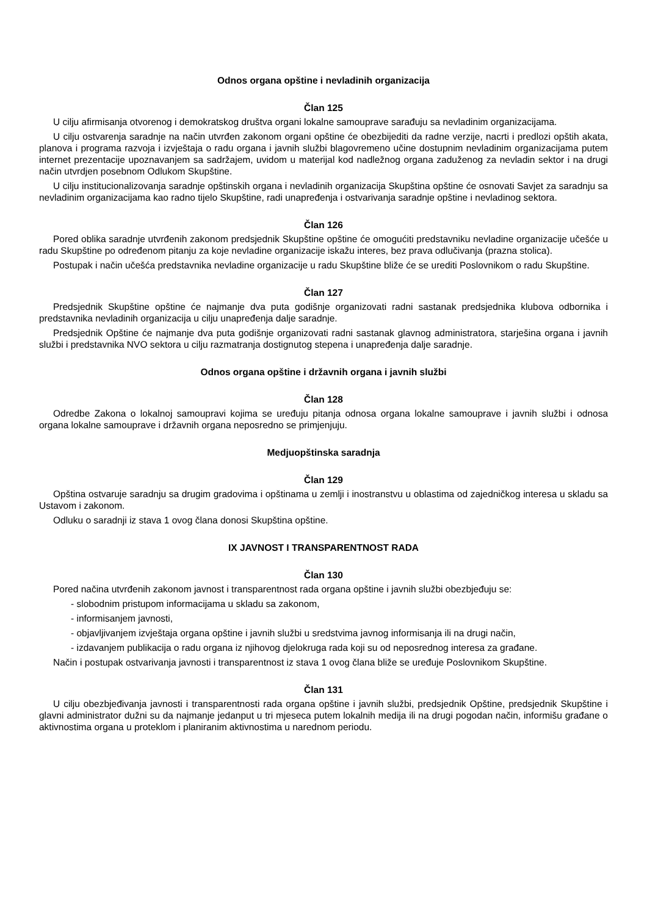Odnos organa opštine i nevladinih organizacija
Član 125
U cilju afirmisanja otvorenog i demokratskog društva organi lokalne samouprave sarađuju sa nevladinim organizacijama.
U cilju ostvarenja saradnje na način utvrđen zakonom organi opštine će obezbijediti da radne verzije, nacrti i predlozi opštih akata, planova i programa razvoja i izvještaja o radu organa i javnih službi blagovremeno učine dostupnim nevladinim organizacijama putem internet prezentacije upoznavanjem sa sadržajem, uvidom u materijal kod nadležnog organa zaduženog za nevladin sektor i na drugi način utvrdjen posebnom Odlukom Skupštine.
U cilju institucionalizovanja saradnje opštinskih organa i nevladinih organizacija Skupština opštine će osnovati Savjet za saradnju sa nevladinim organizacijama kao radno tijelo Skupštine, radi unapređenja i ostvarivanja saradnje opštine i nevladinog sektora.
Član 126
Pored oblika saradnje utvrđenih zakonom predsjednik Skupštine opštine će omogućiti predstavniku nevladine organizacije učešće u radu Skupštine po određenom pitanju za koje nevladine organizacije iskažu interes, bez prava odlučivanja (prazna stolica).
Postupak i način učešća predstavnika nevladine organizacije u radu Skupštine bliže će se urediti Poslovnikom o radu Skupštine.
Član 127
Predsjednik Skupštine opštine će najmanje dva puta godišnje organizovati radni sastanak predsjednika klubova odbornika i predstavnika nevladinih organizacija u cilju unapređenja dalje saradnje.
Predsjednik Opštine će najmanje dva puta godišnje organizovati radni sastanak glavnog administratora, starješina organa i javnih službi i predstavnika NVO sektora u cilju razmatranja dostignutog stepena i unapređenja dalje saradnje.
Odnos organa opštine i državnih organa i javnih službi
Član 128
Odredbe Zakona o lokalnoj samoupravi kojima se uređuju pitanja odnosa organa lokalne samouprave i javnih službi i odnosa organa lokalne samouprave i državnih organa neposredno se primjenjuju.
Medjuopštinska saradnja
Član 129
Opština ostvaruje saradnju sa drugim gradovima i opštinama u zemlji i inostranstvu u oblastima od zajedničkog interesa u skladu sa Ustavom i zakonom.
Odluku o saradnji iz stava 1 ovog člana donosi Skupština opštine.
IX JAVNOST I TRANSPARENTNOST RADA
Član 130
Pored načina utvrđenih zakonom javnost i transparentnost rada organa opštine i javnih službi obezbjeđuju se:
- slobodnim pristupom informacijama u skladu sa zakonom,
- informisanjem javnosti,
- objavljivanjem izvještaja organa opštine i javnih službi u sredstvima javnog informisanja ili na drugi način,
- izdavanjem publikacija o radu organa iz njihovog djelokruga rada koji su od neposrednog interesa za građane.
Način i postupak ostvarivanja javnosti i transparentnost iz stava 1 ovog člana bliže se uređuje Poslovnikom Skupštine.
Član 131
U cilju obezbjeđivanja javnosti i transparentnosti rada organa opštine i javnih službi, predsjednik Opštine, predsjednik Skupštine i glavni administrator dužni su da najmanje jedanput u tri mjeseca putem lokalnih medija ili na drugi pogodan način, informišu građane o aktivnostima organa u proteklom i planiranim aktivnostima u narednom periodu.